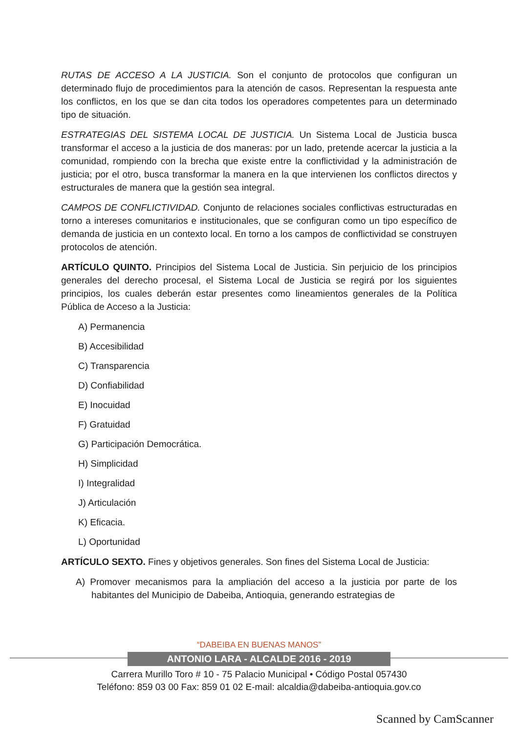RUTAS DE ACCESO A LA JUSTICIA. Son el conjunto de protocolos que configuran un determinado flujo de procedimientos para la atención de casos. Representan la respuesta ante los conflictos, en los que se dan cita todos los operadores competentes para un determinado tipo de situación.
ESTRATEGIAS DEL SISTEMA LOCAL DE JUSTICIA. Un Sistema Local de Justicia busca transformar el acceso a la justicia de dos maneras: por un lado, pretende acercar la justicia a la comunidad, rompiendo con la brecha que existe entre la conflictividad y la administración de justicia; por el otro, busca transformar la manera en la que intervienen los conflictos directos y estructurales de manera que la gestión sea integral.
CAMPOS DE CONFLICTIVIDAD. Conjunto de relaciones sociales conflictivas estructuradas en torno a intereses comunitarios e institucionales, que se configuran como un tipo específico de demanda de justicia en un contexto local. En torno a los campos de conflictividad se construyen protocolos de atención.
ARTÍCULO QUINTO. Principios del Sistema Local de Justicia. Sin perjuicio de los principios generales del derecho procesal, el Sistema Local de Justicia se regirá por los siguientes principios, los cuales deberán estar presentes como lineamientos generales de la Política Pública de Acceso a la Justicia:
A) Permanencia
B) Accesibilidad
C) Transparencia
D) Confiabilidad
E) Inocuidad
F) Gratuidad
G) Participación Democrática.
H) Simplicidad
I) Integralidad
J) Articulación
K) Eficacia.
L) Oportunidad
ARTÍCULO SEXTO. Fines y objetivos generales. Son fines del Sistema Local de Justicia:
A) Promover mecanismos para la ampliación del acceso a la justicia por parte de los habitantes del Municipio de Dabeiba, Antioquia, generando estrategias de
“DABEIBA EN BUENAS MANOS”
ANTONIO LARA - ALCALDE 2016 - 2019
Carrera Murillo Toro # 10 - 75 Palacio Municipal • Código Postal 057430
Teléfono: 859 03 00 Fax: 859 01 02 E-mail: alcaldia@dabeiba-antioquia.gov.co
Scanned by CamScanner